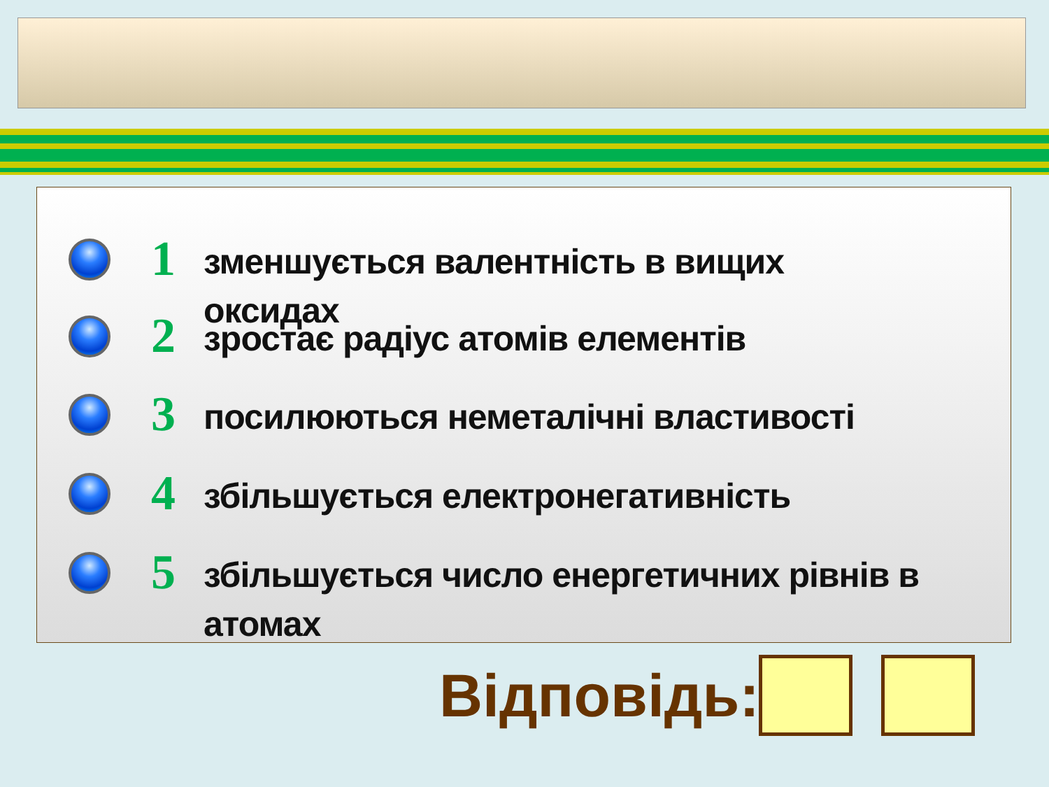1
зменшується валентність в вищих оксидах
2
зростає радіус атомів елементів
3
посилюються неметалічні властивості
4
збільшується електронегативність
5
збільшується число енергетичних рівнів в атомах
Відповідь: